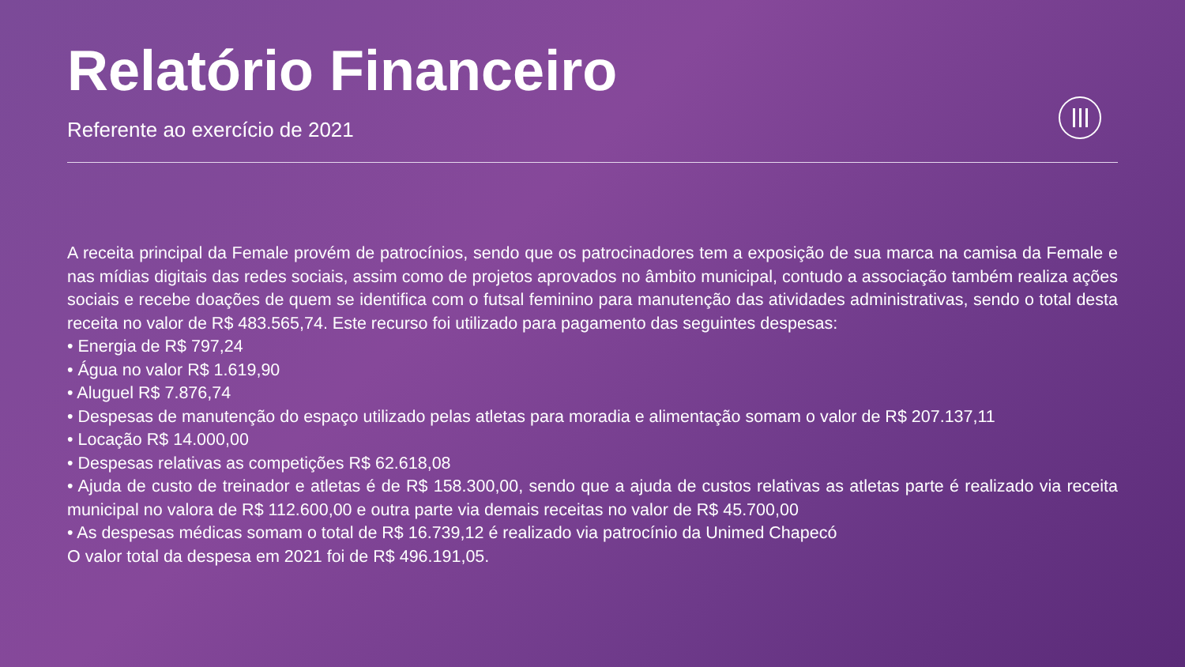Relatório Financeiro
Referente ao exercício de 2021
A receita principal da Female provém de patrocínios, sendo que os patrocinadores tem a exposição de sua marca na camisa da Female e nas mídias digitais das redes sociais, assim como de projetos aprovados no âmbito municipal, contudo a associação também realiza ações sociais e recebe doações de quem se identifica com o futsal feminino para manutenção das atividades administrativas, sendo o total desta receita no valor de R$ 483.565,74. Este recurso foi utilizado para pagamento das seguintes despesas:
• Energia de R$ 797,24
• Água no valor R$ 1.619,90
• Aluguel R$ 7.876,74
• Despesas de manutenção do espaço utilizado pelas atletas para moradia e alimentação somam o valor de R$ 207.137,11
• Locação R$ 14.000,00
• Despesas relativas as competições R$ 62.618,08
• Ajuda de custo de treinador e atletas é de R$ 158.300,00, sendo que a ajuda de custos relativas as atletas parte é realizado via receita municipal no valora de R$ 112.600,00 e outra parte via demais receitas no valor de R$ 45.700,00
• As despesas médicas somam o total de R$ 16.739,12 é realizado via patrocínio da Unimed Chapecó
O valor total da despesa em 2021 foi de R$ 496.191,05.